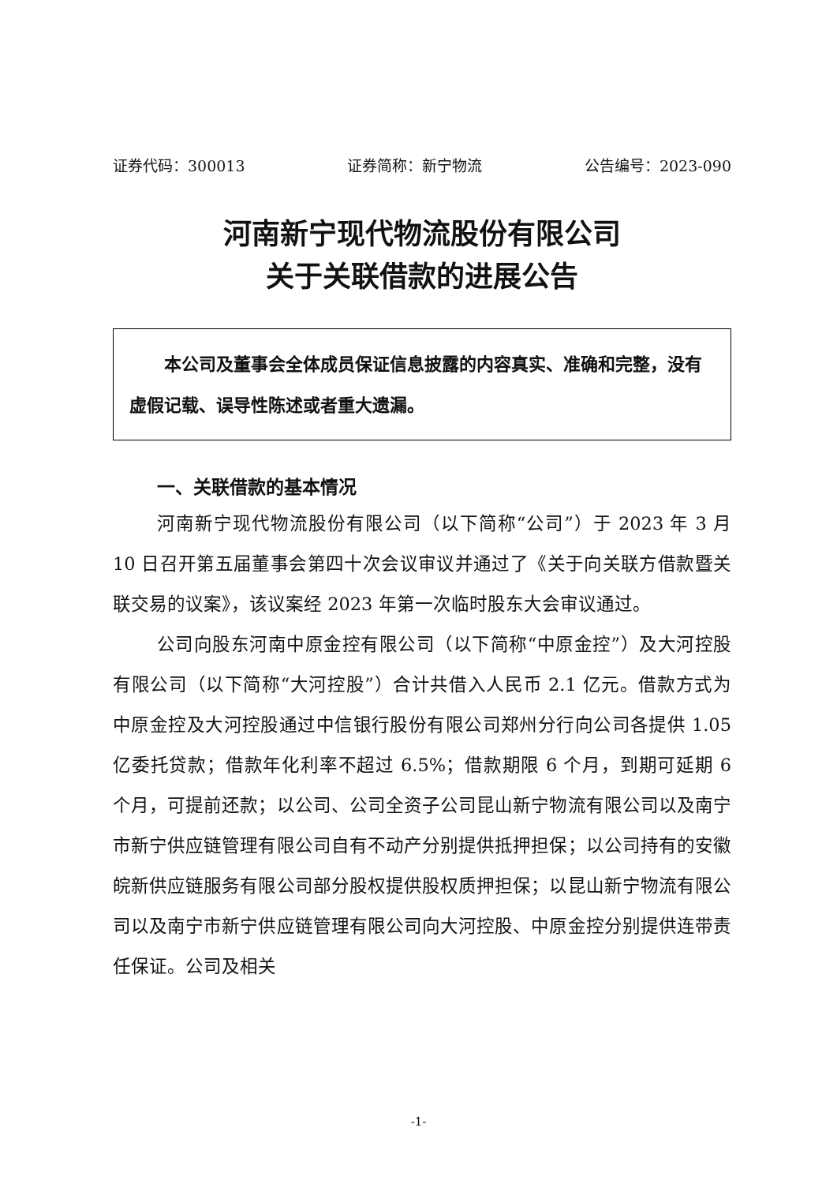证券代码：300013 证券简称：新宁物流 公告编号：2023-090
河南新宁现代物流股份有限公司
关于关联借款的进展公告
本公司及董事会全体成员保证信息披露的内容真实、准确和完整，没有虚假记载、误导性陈述或者重大遗漏。
一、关联借款的基本情况
河南新宁现代物流股份有限公司（以下简称“公司”）于 2023 年 3 月 10 日召开第五届董事会第四十次会议审议并通过了《关于向关联方借款暨关联交易的议案》，该议案经 2023 年第一次临时股东大会审议通过。
公司向股东河南中原金控有限公司（以下简称“中原金控”）及大河控股有限公司（以下简称“大河控股”）合计共借入人民币 2.1 亿元。借款方式为中原金控及大河控股通过中信银行股份有限公司郑州分行向公司各提供 1.05 亿委托贷款；借款年化利率不超过 6.5%；借款期限 6 个月，到期可延期 6 个月，可提前还款；以公司、公司全资子公司昆山新宁物流有限公司以及南宁市新宁供应链管理有限公司自有不动产分别提供抵押担保；以公司持有的安徽皖新供应链服务有限公司部分股权提供股权质押担保；以昆山新宁物流有限公司以及南宁市新宁供应链管理有限公司向大河控股、中原金控分别提供连带责任保证。公司及相关
-1-